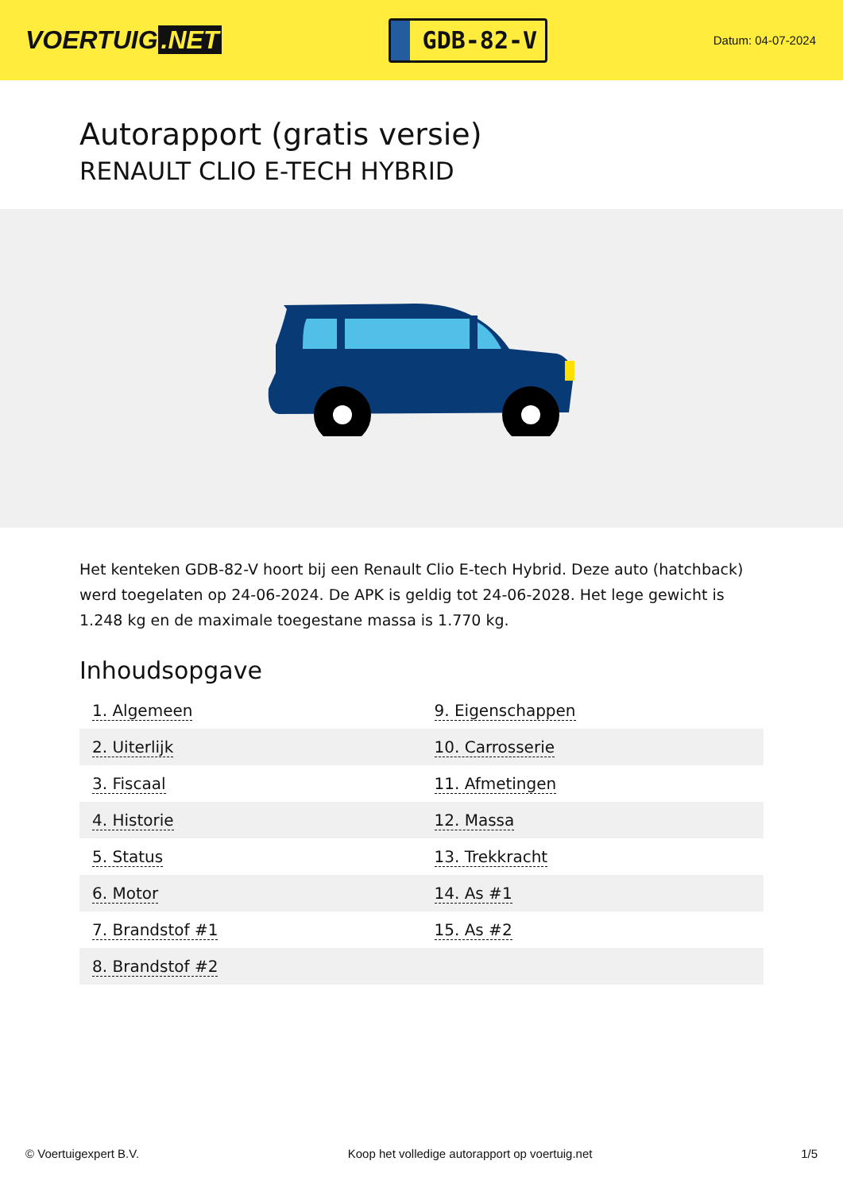VOERTUIG.NET
GDB-82-V
Datum: 04-07-2024
Autorapport (gratis versie)
RENAULT CLIO E-TECH HYBRID
Het kenteken GDB-82-V hoort bij een Renault Clio E-tech Hybrid. Deze auto (hatchback) werd toegelaten op 24-06-2024. De APK is geldig tot 24-06-2028. Het lege gewicht is 1.248 kg en de maximale toegestane massa is 1.770 kg.
Inhoudsopgave
| 1. Algemeen | 9. Eigenschappen |
| 2. Uiterlijk | 10. Carrosserie |
| 3. Fiscaal | 11. Afmetingen |
| 4. Historie | 12. Massa |
| 5. Status | 13. Trekkracht |
| 6. Motor | 14. As #1 |
| 7. Brandstof #1 | 15. As #2 |
| 8. Brandstof #2 | |
© Voertuigexpert B.V. Koop het volledige autorapport op voertuig.net 1/5